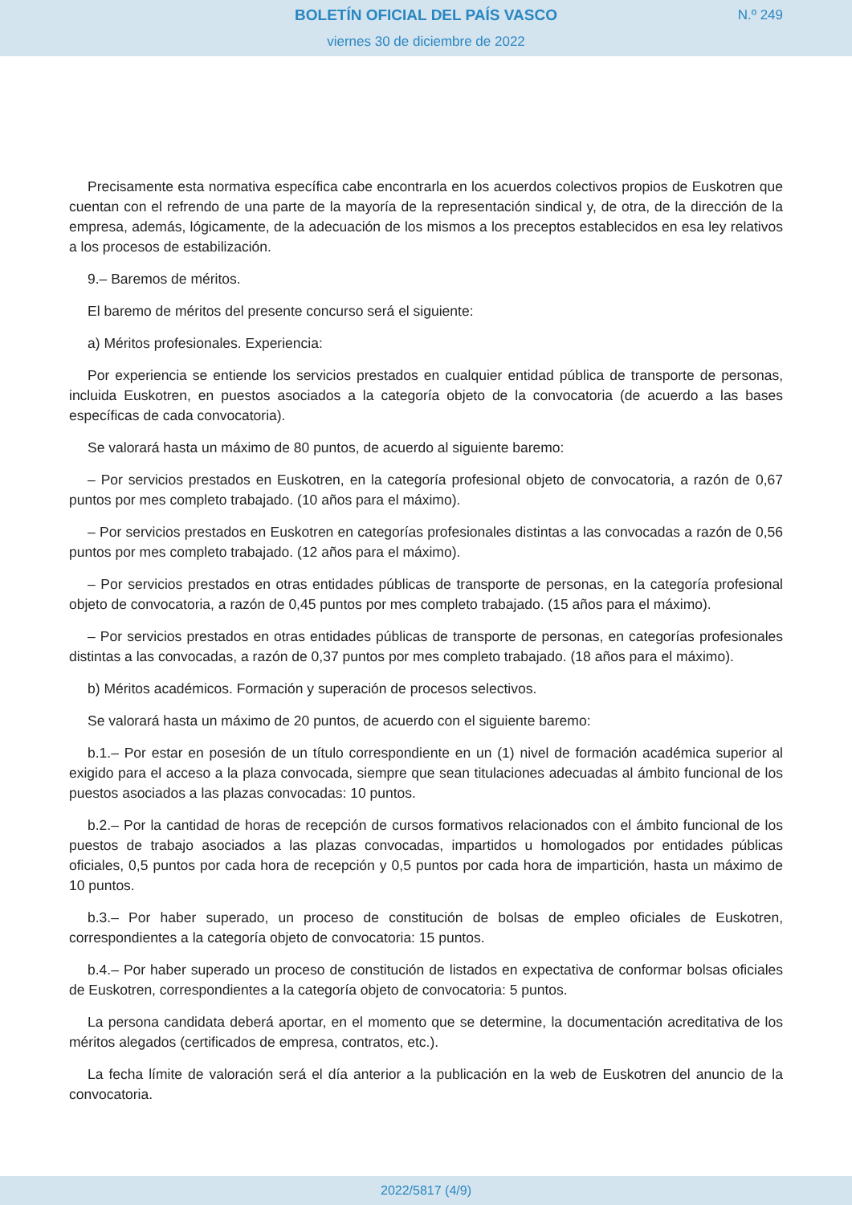BOLETÍN OFICIAL DEL PAÍS VASCO
viernes 30 de diciembre de 2022
N.º 249
Precisamente esta normativa específica cabe encontrarla en los acuerdos colectivos propios de Euskotren que cuentan con el refrendo de una parte de la mayoría de la representación sindical y, de otra, de la dirección de la empresa, además, lógicamente, de la adecuación de los mismos a los preceptos establecidos en esa ley relativos a los procesos de estabilización.
9.– Baremos de méritos.
El baremo de méritos del presente concurso será el siguiente:
a) Méritos profesionales. Experiencia:
Por experiencia se entiende los servicios prestados en cualquier entidad pública de transporte de personas, incluida Euskotren, en puestos asociados a la categoría objeto de la convocatoria (de acuerdo a las bases específicas de cada convocatoria).
Se valorará hasta un máximo de 80 puntos, de acuerdo al siguiente baremo:
– Por servicios prestados en Euskotren, en la categoría profesional objeto de convocatoria, a razón de 0,67 puntos por mes completo trabajado. (10 años para el máximo).
– Por servicios prestados en Euskotren en categorías profesionales distintas a las convocadas a razón de 0,56 puntos por mes completo trabajado. (12 años para el máximo).
– Por servicios prestados en otras entidades públicas de transporte de personas, en la categoría profesional objeto de convocatoria, a razón de 0,45 puntos por mes completo trabajado. (15 años para el máximo).
– Por servicios prestados en otras entidades públicas de transporte de personas, en categorías profesionales distintas a las convocadas, a razón de 0,37 puntos por mes completo trabajado. (18 años para el máximo).
b) Méritos académicos. Formación y superación de procesos selectivos.
Se valorará hasta un máximo de 20 puntos, de acuerdo con el siguiente baremo:
b.1.– Por estar en posesión de un título correspondiente en un (1) nivel de formación académica superior al exigido para el acceso a la plaza convocada, siempre que sean titulaciones adecuadas al ámbito funcional de los puestos asociados a las plazas convocadas: 10 puntos.
b.2.– Por la cantidad de horas de recepción de cursos formativos relacionados con el ámbito funcional de los puestos de trabajo asociados a las plazas convocadas, impartidos u homologados por entidades públicas oficiales, 0,5 puntos por cada hora de recepción y 0,5 puntos por cada hora de impartición, hasta un máximo de 10 puntos.
b.3.– Por haber superado, un proceso de constitución de bolsas de empleo oficiales de Euskotren, correspondientes a la categoría objeto de convocatoria: 15 puntos.
b.4.– Por haber superado un proceso de constitución de listados en expectativa de conformar bolsas oficiales de Euskotren, correspondientes a la categoría objeto de convocatoria: 5 puntos.
La persona candidata deberá aportar, en el momento que se determine, la documentación acreditativa de los méritos alegados (certificados de empresa, contratos, etc.).
La fecha límite de valoración será el día anterior a la publicación en la web de Euskotren del anuncio de la convocatoria.
2022/5817 (4/9)